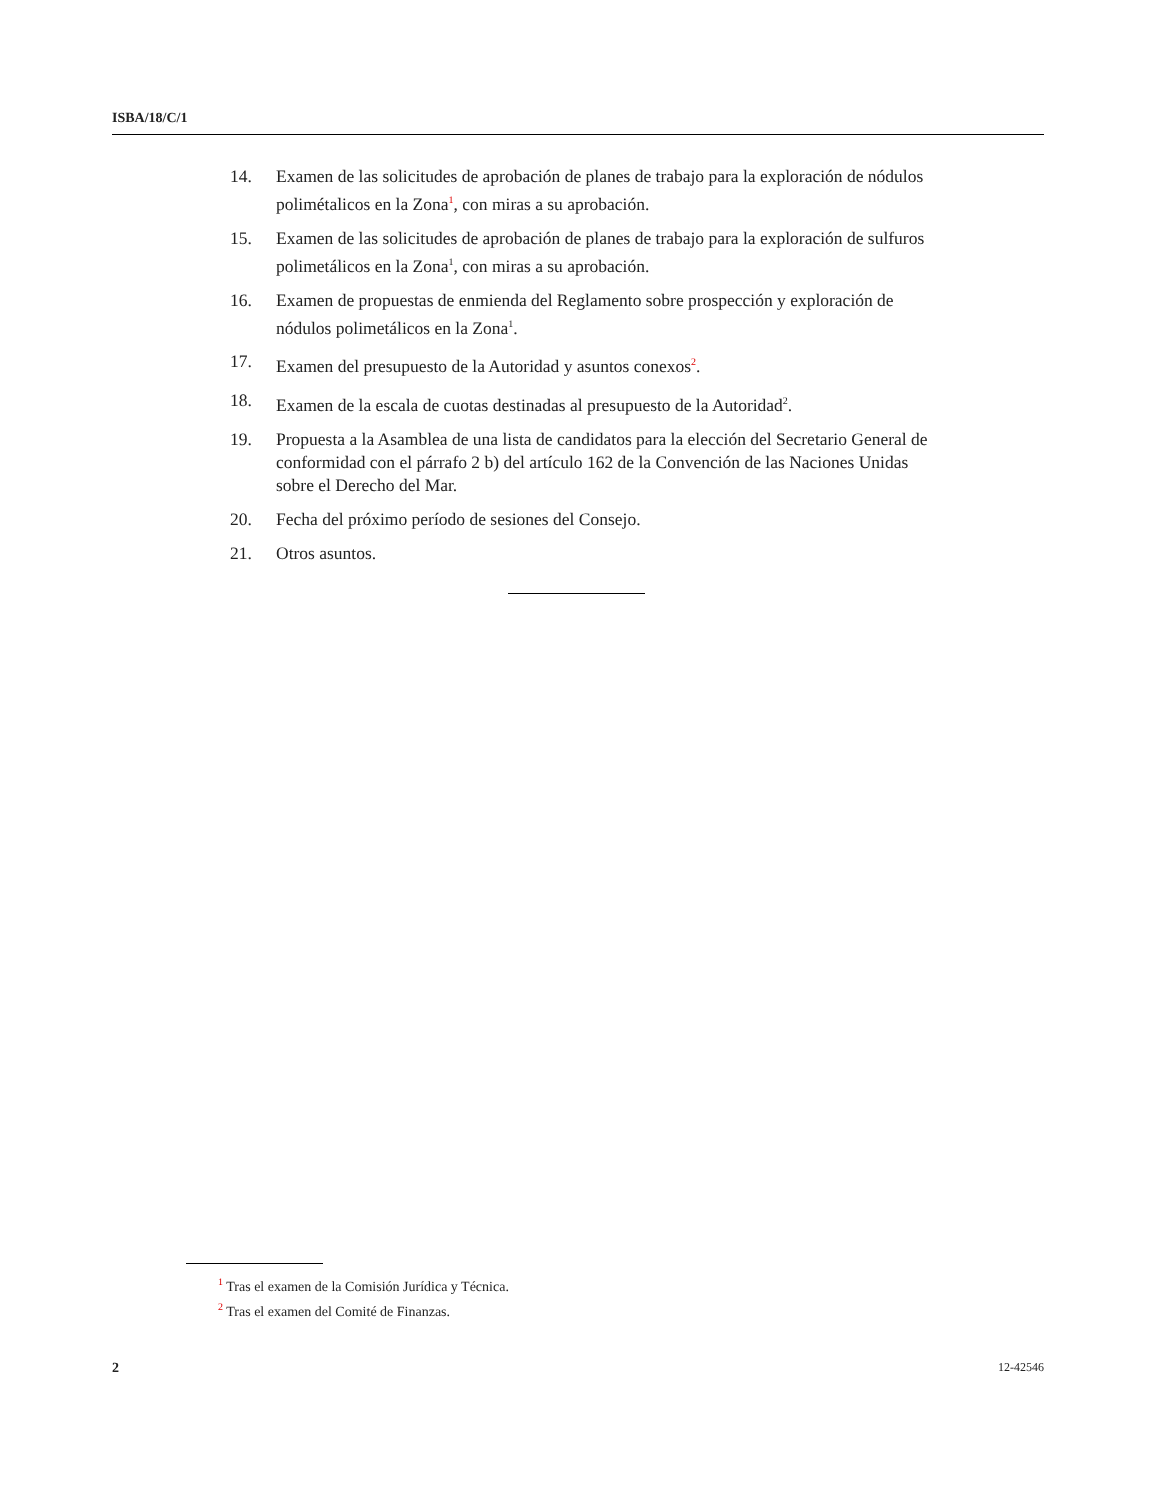ISBA/18/C/1
14. Examen de las solicitudes de aprobación de planes de trabajo para la exploración de nódulos polimétalicos en la Zona<sup>1</sup>, con miras a su aprobación.
15. Examen de las solicitudes de aprobación de planes de trabajo para la exploración de sulfuros polimetálicos en la Zona<sup>1</sup>, con miras a su aprobación.
16. Examen de propuestas de enmienda del Reglamento sobre prospección y exploración de nódulos polimetálicos en la Zona<sup>1</sup>.
17. Examen del presupuesto de la Autoridad y asuntos conexos<sup>2</sup>.
18. Examen de la escala de cuotas destinadas al presupuesto de la Autoridad<sup>2</sup>.
19. Propuesta a la Asamblea de una lista de candidatos para la elección del Secretario General de conformidad con el párrafo 2 b) del artículo 162 de la Convención de las Naciones Unidas sobre el Derecho del Mar.
20. Fecha del próximo período de sesiones del Consejo.
21. Otros asuntos.
<sup>1</sup> Tras el examen de la Comisión Jurídica y Técnica.
<sup>2</sup> Tras el examen del Comité de Finanzas.
2 12-42546